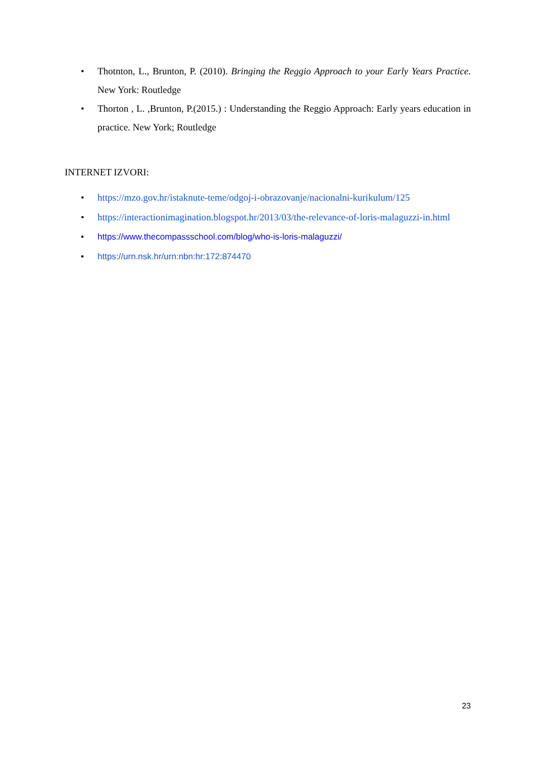• Thotnton, L., Brunton, P. (2010). Bringing the Reggio Approach to your Early Years Practice. New York: Routledge
• Thorton , L. ,Brunton, P.(2015.) : Understanding the Reggio Approach: Early years education in practice. New York; Routledge
INTERNET IZVORI:
• https://mzo.gov.hr/istaknute-teme/odgoj-i-obrazovanje/nacionalni-kurikulum/125
• https://interactionimagination.blogspot.hr/2013/03/the-relevance-of-loris-malaguzzi-in.html
• https://www.thecompassschool.com/blog/who-is-loris-malaguzzi/
• https://urn.nsk.hr/urn:nbn:hr:172:874470
23